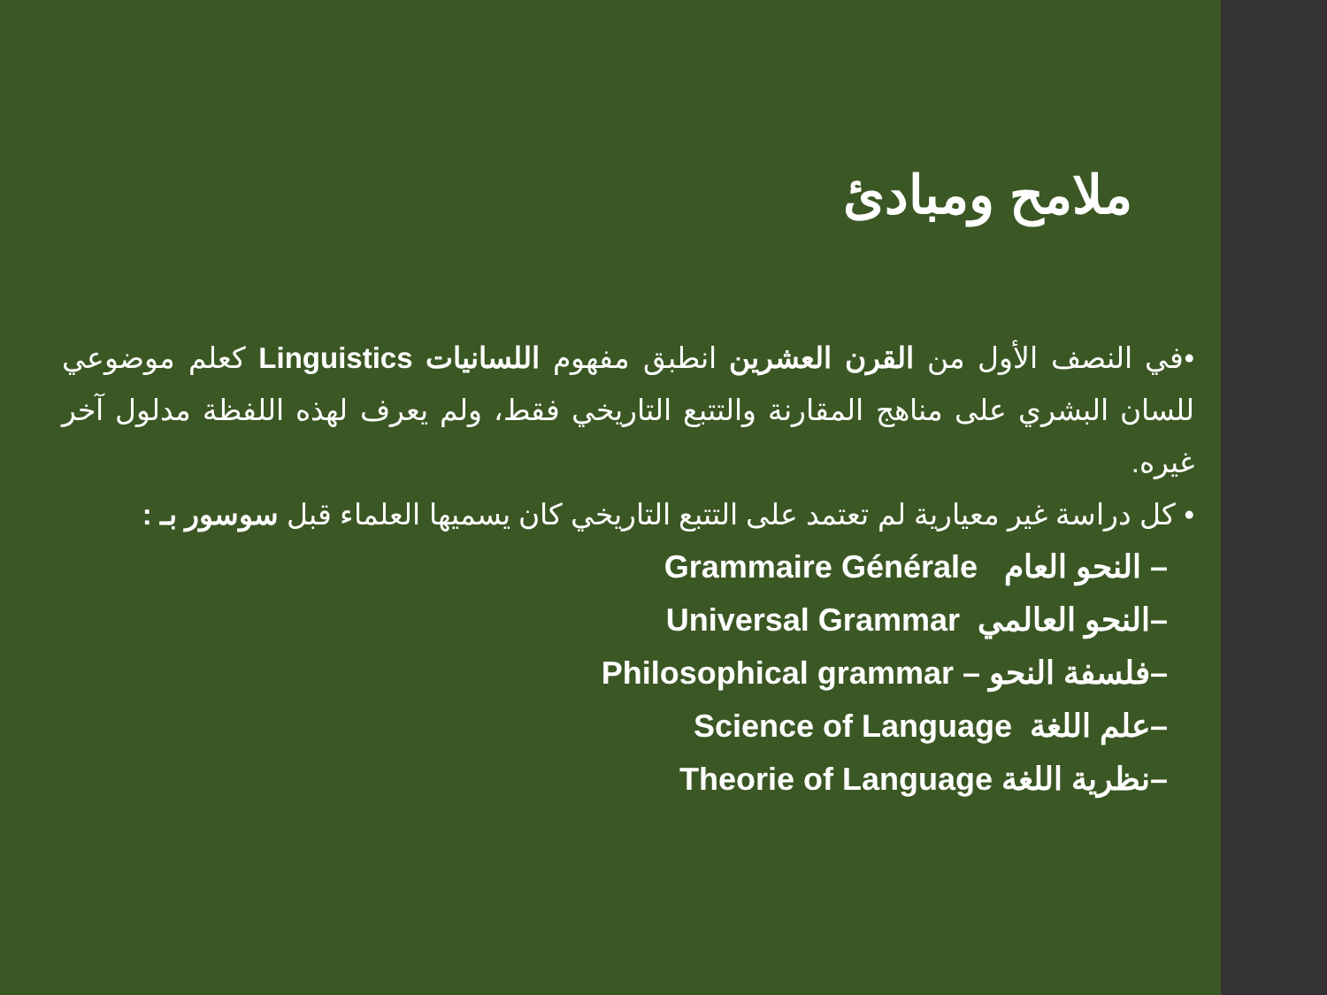ملامح ومبادئ
•في النصف الأول من القرن العشرين انطبق مفهوم اللسانيات Linguistics كعلم موضوعي للسان البشري على مناهج المقارنة والتتبع التاريخي فقط، ولم يعرف لهذه اللفظة مدلول آخر غيره.
• كل دراسة غير معيارية لم تعتمد على التتبع التاريخي كان يسميها العلماء قبل سوسور بـ :
– النحو العام Grammaire Générale
–النحو العالمي Universal Grammar
–فلسفة النحو – Philosophical grammar
–علم اللغة Science of Language
–نظرية اللغة Theorie of Language